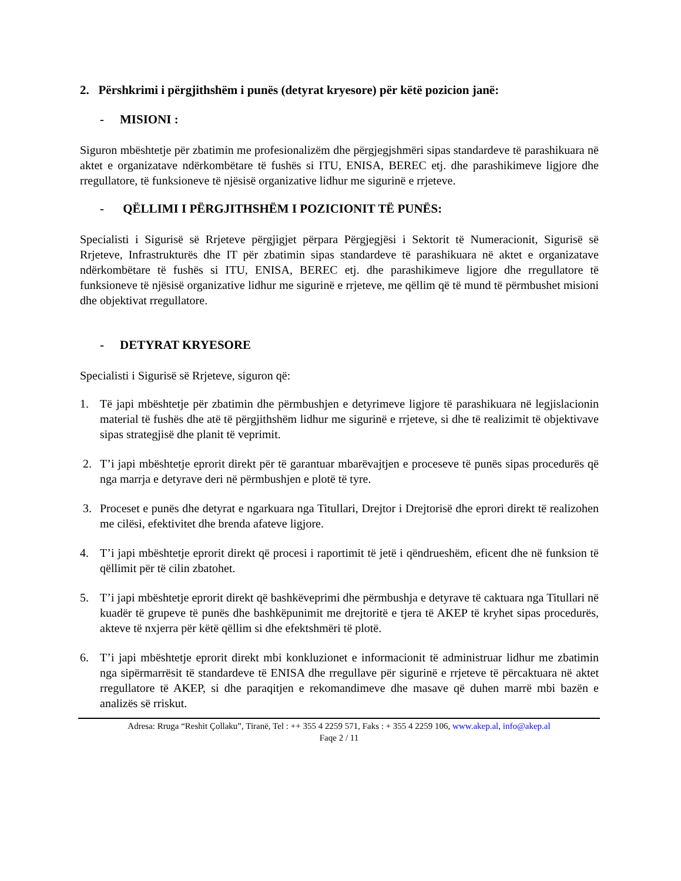2. Përshkrimi i përgjithshëm i punës (detyrat kryesore) për këtë pozicion janë:
- MISIONI :
Siguron mbështetje për zbatimin me profesionalizëm dhe përgjegjshmëri sipas standardeve të parashikuara në aktet e organizatave ndërkombëtare të fushës si ITU, ENISA, BEREC etj. dhe parashikimeve ligjore dhe rregullatore, të funksioneve të njësisë organizative lidhur me sigurinë e rrjeteve.
- QËLLIMI I PËRGJITHSHËM I POZICIONIT TË PUNËS:
Specialisti i Sigurisë së Rrjeteve përgjigjet përpara Përgjegjësi i Sektorit të Numeracionit, Sigurisë së Rrjeteve, Infrastrukturës dhe IT për zbatimin sipas standardeve të parashikuara në aktet e organizatave ndërkombëtare të fushës si ITU, ENISA, BEREC etj. dhe parashikimeve ligjore dhe rregullatore të funksioneve të njësisë organizative lidhur me sigurinë e rrjeteve, me qëllim që të mund të përmbushet misioni dhe objektivat rregullatore.
- DETYRAT KRYESORE
Specialisti i Sigurisë së Rrjeteve, siguron që:
1. Të japi mbështetje për zbatimin dhe përmbushjen e detyrimeve ligjore të parashikuara në legjislacionin material të fushës dhe atë të përgjithshëm lidhur me sigurinë e rrjeteve, si dhe të realizimit të objektivave sipas strategjisë dhe planit të veprimit.
2. T’i japi mbështetje eprorit direkt për të garantuar mbarëvajtjen e proceseve të punës sipas procedurës që nga marrja e detyrave deri në përmbushjen e plotë të tyre.
3. Proceset e punës dhe detyrat e ngarkuara nga Titullari, Drejtor i Drejtorisë dhe eprori direkt të realizohen me cilësi, efektivitet dhe brenda afateve ligjore.
4. T’i japi mbështetje eprorit direkt që procesi i raportimit të jetë i qëndrueshëm, eficent dhe në funksion të qëllimit për të cilin zbatohet.
5. T’i japi mbështetje eprorit direkt që bashkëveprimi dhe përmbushja e detyrave të caktuara nga Titullari në kuadër të grupeve të punës dhe bashkëpunimit me drejtoritë e tjera të AKEP të kryhet sipas procedurës, akteve të nxjerra për këtë qëllim si dhe efektshmëri të plotë.
6. T’i japi mbështetje eprorit direkt mbi konkluzionet e informacionit të administruar lidhur me zbatimin nga sipërmarrësit të standardeve të ENISA dhe rregullave për sigurinë e rrjeteve të përcaktuara në aktet rregullatore të AKEP, si dhe paraqitjen e rekomandimeve dhe masave që duhen marrë mbi bazën e analizës së rriskut.
Adresa: Rruga “Reshit Çollaku”, Tiranë, Tel : ++ 355 4 2259 571, Faks : + 355 4 2259 106, www.akep.al, info@akep.al
Faqe 2 / 11